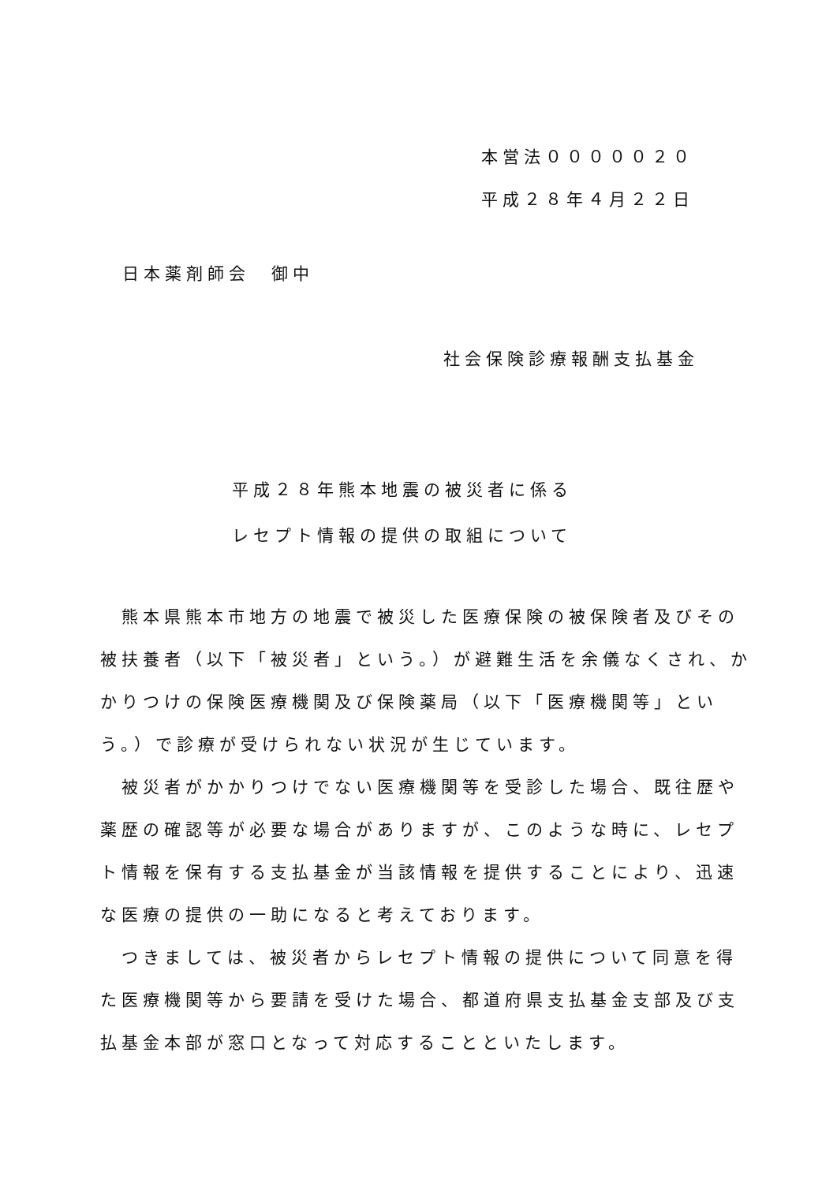本営法０００００２０
平成２８年４月２２日
日本薬剤師会　御中
社会保険診療報酬支払基金
平成２８年熊本地震の被災者に係る
レセプト情報の提供の取組について
　熊本県熊本市地方の地震で被災した医療保険の被保険者及びその被扶養者（以下「被災者」という。）が避難生活を余儀なくされ、かかりつけの保険医療機関及び保険薬局（以下「医療機関等」という。）で診療が受けられない状況が生じています。
　被災者がかかりつけでない医療機関等を受診した場合、既往歴や薬歴の確認等が必要な場合がありますが、このような時に、レセプト情報を保有する支払基金が当該情報を提供することにより、迅速な医療の提供の一助になると考えております。
　つきましては、被災者からレセプト情報の提供について同意を得た医療機関等から要請を受けた場合、都道府県支払基金支部及び支払基金本部が窓口となって対応することといたします。